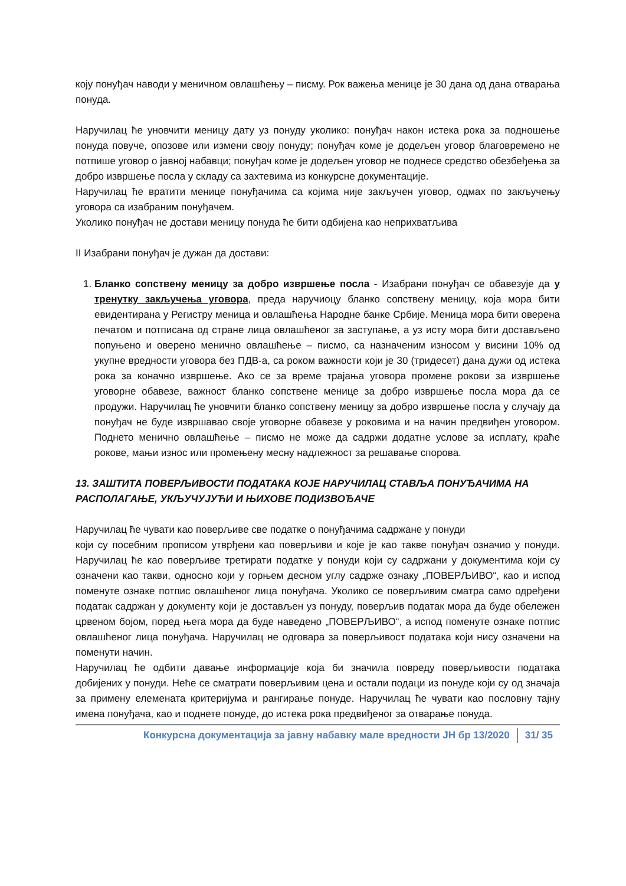коју понуђач наводи у меничном овлашћењу – писму. Рок важења менице је 30 дана од дана отварања понуда.
Наручилац ће уновчити меницу дату уз понуду уколико: понуђач након истека рока за подношење понуда повуче, опозове или измени своју понуду; понуђач коме је додељен уговор благовремено не потпише уговор о јавној набавци; понуђач коме је додељен уговор не поднесе средство обезбеђења за добро извршење посла у складу са захтевима из конкурсне документације.
Наручилац ће вратити менице понуђачима са којима није закључен уговор, одмах по закључењу уговора са изабраним понуђачем.
Уколико понуђач не достави меницу понуда ће бити одбијена као неприхватљива
II Изабрани понуђач је дужан да достави:
1. Бланко сопствену меницу за добро извршење посла - Изабрани понуђач се обавезује да у тренутку закључења уговора, преда наручиоцу бланко сопствену меницу, која мора бити евидентирана у Регистру меница и овлашћења Народне банке Србије. Меница мора бити оверена печатом и потписана од стране лица овлашћеног за заступање, а уз исту мора бити достављено попуњено и оверено менично овлашћење – писмо, са назначеним износом у висини 10% од укупне вредности уговора без ПДВ-а, са роком важности који је 30 (тридесет) дана дужи од истека рока за коначно извршење. Ако се за време трајања уговора промене рокови за извршење уговорне обавезе, важност бланко сопствене менице за добро извршење посла мора да се продужи. Наручилац ће уновчити бланко сопствену меницу за добро извршење посла у случају да понуђач не буде извршавао своје уговорне обавезе у роковима и на начин предвиђен уговором. Поднето менично овлашћење – писмо не може да садржи додатне услове за исплату, краће рокове, мањи износ или промењену месну надлежност за решавање спорова.
13. ЗАШТИТА ПОВЕРЉИВОСТИ ПОДАТАКА КОЈЕ НАРУЧИЛАЦ СТАВЉА ПОНУЂАЧИМА НА РАСПОЛАГАЊЕ, УКЉУЧУЈУЋИ И ЊИХОВЕ ПОДИЗВОЂАЧЕ
Наручилац ће чувати као поверљиве све податке о понуђачима садржане у понуди
који су посебним прописом утврђени као поверљиви и које је као такве понуђач означио у понуди. Наручилац ће као поверљиве третирати податке у понуди који су садржани у документима који су означени као такви, односно који у горњем десном углу садрже ознаку „ПОВЕРЉИВО“, као и испод поменуте ознаке потпис овлашћеног лица понуђача. Уколико се поверљивим сматра само одређени податак садржан у документу који је достављен уз понуду, поверљив податак мора да буде обележен црвеном бојом, поред њега мора да буде наведено „ПОВЕРЉИВО“, а испод поменуте ознаке потпис овлашћеног лица понуђача. Наручилац не одговара за поверљивост података који нису означени на поменути начин.
Наручилац ће одбити давање информације која би значила повреду поверљивости података добијених у понуди. Неће се сматрати поверљивим цена и остали подаци из понуде који су од значаја за примену елемената критеријума и рангирање понуде. Наручилац ће чувати као пословну тајну имена понуђача, као и поднете понуде, до истека рока предвиђеног за отварање понуда.
Конкурсна документација за јавну набавку мале вредности ЈН бр 13/2020 31/ 35